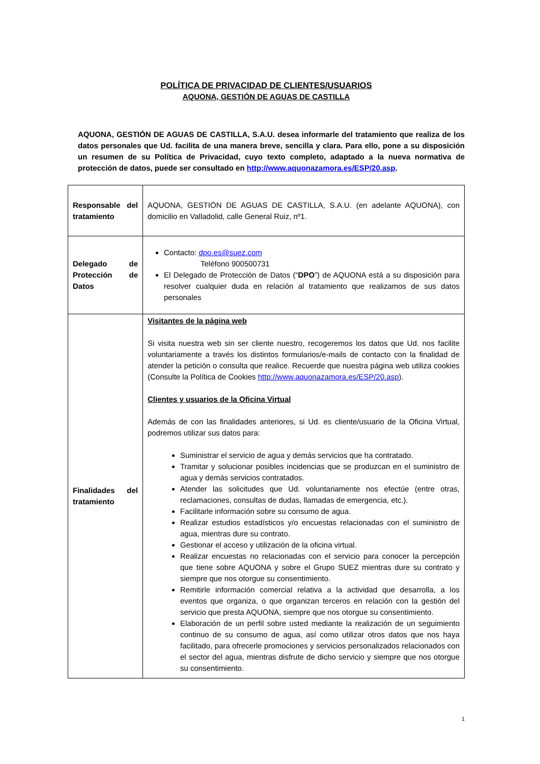POLÍTICA DE PRIVACIDAD DE CLIENTES/USUARIOS
AQUONA, GESTIÓN DE AGUAS DE CASTILLA
AQUONA, GESTIÓN DE AGUAS DE CASTILLA, S.A.U. desea informarle del tratamiento que realiza de los datos personales que Ud. facilita de una manera breve, sencilla y clara. Para ello, pone a su disposición un resumen de su Política de Privacidad, cuyo texto completo, adaptado a la nueva normativa de protección de datos, puede ser consultado en http://www.aquonazamora.es/ESP/20.asp.
| Responsable del tratamiento | AQUONA, GESTIÓN DE AGUAS DE CASTILLA, S.A.U. (en adelante AQUONA), con domicilio en Valladolid, calle General Ruiz, nº1. |
| Delegado de Protección de Datos | Contacto: dpo.es@suez.com Teléfono 900500731 El Delegado de Protección de Datos (“ DPO ”) de AQUONA está a su disposición para resolver cualquier duda en relación al tratamiento que realizamos de sus datos personales |
| Finalidades del tratamiento | Visitantes de la página web Si visita nuestra web sin ser cliente nuestro, recogeremos los datos que Ud. nos facilite voluntariamente a través los distintos formularios/e-mails de contacto con la finalidad de atender la petición o consulta que realice. Recuerde que nuestra página web utiliza cookies (Consulte la Política de Cookies http://www.aquonazamora.es/ESP/20.asp ). Clientes y usuarios de la Oficina Virtual Además de con las finalidades anteriores, si Ud. es cliente/usuario de la Oficina Virtual, podremos utilizar sus datos para: Suministrar el servicio de agua y demás servicios que ha contratado. Tramitar y solucionar posibles incidencias que se produzcan en el suministro de agua y demás servicios contratados. Atender las solicitudes que Ud. voluntariamente nos efectúe (entre otras, reclamaciones, consultas de dudas, llamadas de emergencia, etc.). Facilitarle información sobre su consumo de agua. Realizar estudios estadísticos y/o encuestas relacionadas con el suministro de agua, mientras dure su contrato. Gestionar el acceso y utilización de la oficina virtual. Realizar encuestas no relacionadas con el servicio para conocer la percepción que tiene sobre AQUONA y sobre el Grupo SUEZ mientras dure su contrato y siempre que nos otorgue su consentimiento. Remitirle información comercial relativa a la actividad que desarrolla, a los eventos que organiza, o que organizan terceros en relación con la gestión del servicio que presta AQUONA, siempre que nos otorgue su consentimiento. Elaboración de un perfil sobre usted mediante la realización de un seguimiento continuo de su consumo de agua, así como utilizar otros datos que nos haya facilitado, para ofrecerle promociones y servicios personalizados relacionados con el sector del agua, mientras disfrute de dicho servicio y siempre que nos otorgue su consentimiento. |
1